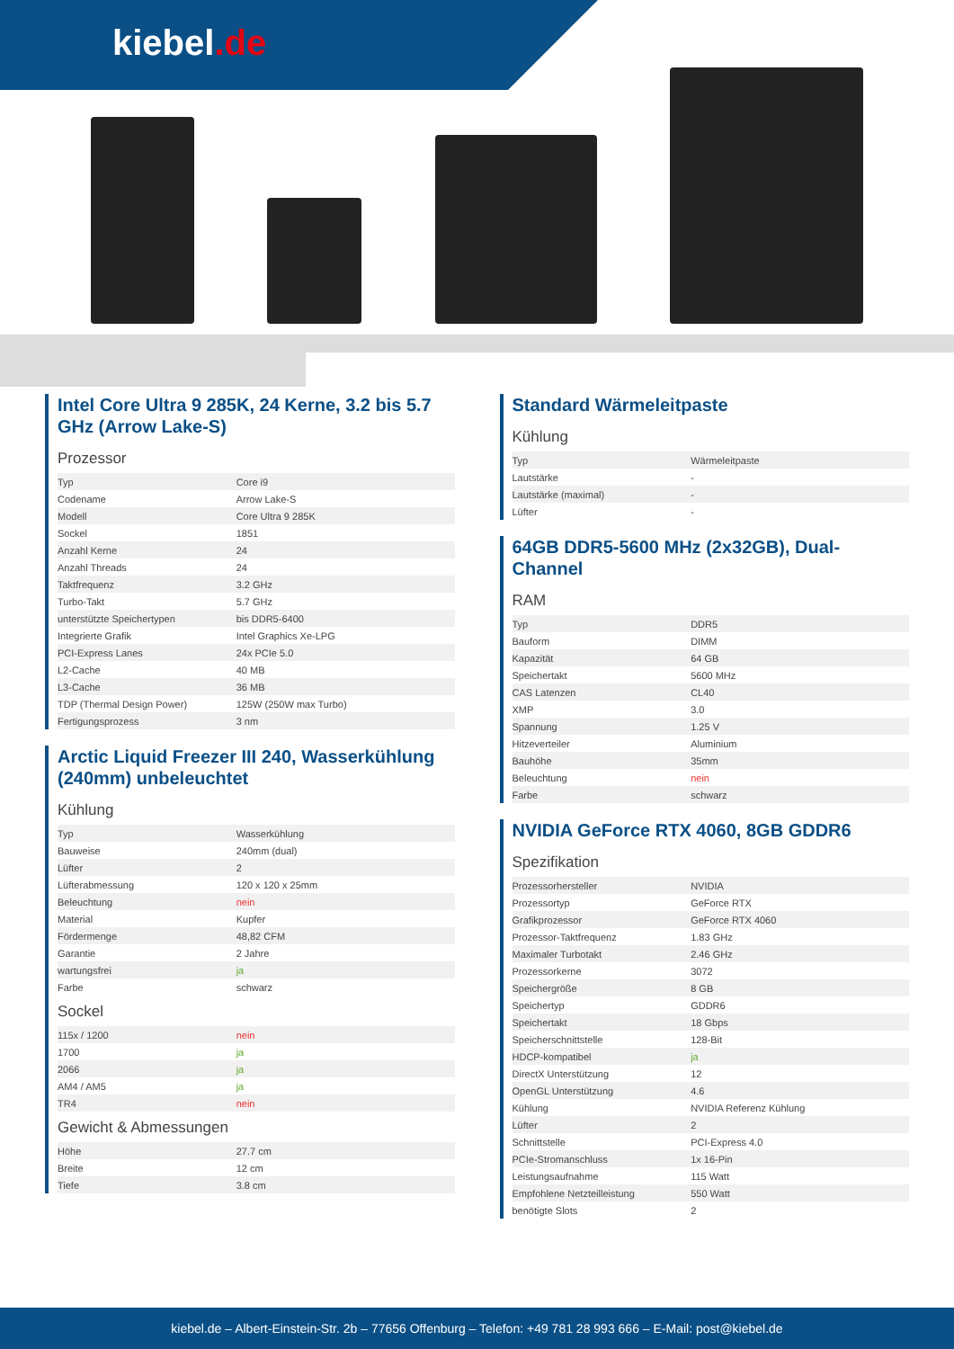kiebel.de
Intel Core Ultra 9 285K, 24 Kerne, 3.2 bis 5.7 GHz (Arrow Lake-S)
Prozessor
| Typ | Core i9 |
| Codename | Arrow Lake-S |
| Modell | Core Ultra 9 285K |
| Sockel | 1851 |
| Anzahl Kerne | 24 |
| Anzahl Threads | 24 |
| Taktfrequenz | 3.2 GHz |
| Turbo-Takt | 5.7 GHz |
| unterstützte Speichertypen | bis DDR5-6400 |
| Integrierte Grafik | Intel Graphics Xe-LPG |
| PCI-Express Lanes | 24x PCIe 5.0 |
| L2-Cache | 40 MB |
| L3-Cache | 36 MB |
| TDP (Thermal Design Power) | 125W (250W max Turbo) |
| Fertigungsprozess | 3 nm |
Arctic Liquid Freezer III 240, Wasserkühlung (240mm) unbeleuchtet
Kühlung
| Typ | Wasserkühlung |
| Bauweise | 240mm (dual) |
| Lüfter | 2 |
| Lüfterabmessung | 120 x 120 x 25mm |
| Beleuchtung | nein |
| Material | Kupfer |
| Fördermenge | 48,82 CFM |
| Garantie | 2 Jahre |
| wartungsfrei | ja |
| Farbe | schwarz |
Sockel
| 115x / 1200 | nein |
| 1700 | ja |
| 2066 | ja |
| AM4 / AM5 | ja |
| TR4 | nein |
Gewicht & Abmessungen
| Höhe | 27.7 cm |
| Breite | 12 cm |
| Tiefe | 3.8 cm |
Standard Wärmeleitpaste
Kühlung
| Typ | Wärmeleitpaste |
| Lautstärke | - |
| Lautstärke (maximal) | - |
| Lüfter | - |
64GB DDR5-5600 MHz (2x32GB), Dual-Channel
RAM
| Typ | DDR5 |
| Bauform | DIMM |
| Kapazität | 64 GB |
| Speichertakt | 5600 MHz |
| CAS Latenzen | CL40 |
| XMP | 3.0 |
| Spannung | 1.25 V |
| Hitzeverteiler | Aluminium |
| Bauhöhe | 35mm |
| Beleuchtung | nein |
| Farbe | schwarz |
NVIDIA GeForce RTX 4060, 8GB GDDR6
Spezifikation
| Prozessorhersteller | NVIDIA |
| Prozessortyp | GeForce RTX |
| Grafikprozessor | GeForce RTX 4060 |
| Prozessor-Taktfrequenz | 1.83 GHz |
| Maximaler Turbotakt | 2.46 GHz |
| Prozessorkerne | 3072 |
| Speichergröße | 8 GB |
| Speichertyp | GDDR6 |
| Speichertakt | 18 Gbps |
| Speicherschnittstelle | 128-Bit |
| HDCP-kompatibel | ja |
| DirectX Unterstützung | 12 |
| OpenGL Unterstützung | 4.6 |
| Kühlung | NVIDIA Referenz Kühlung |
| Lüfter | 2 |
| Schnittstelle | PCI-Express 4.0 |
| PCIe-Stromanschluss | 1x 16-Pin |
| Leistungsaufnahme | 115 Watt |
| Empfohlene Netzteilleistung | 550 Watt |
| benötigte Slots | 2 |
kiebel.de – Albert-Einstein-Str. 2b – 77656 Offenburg – Telefon: +49 781 28 993 666 – E-Mail: post@kiebel.de